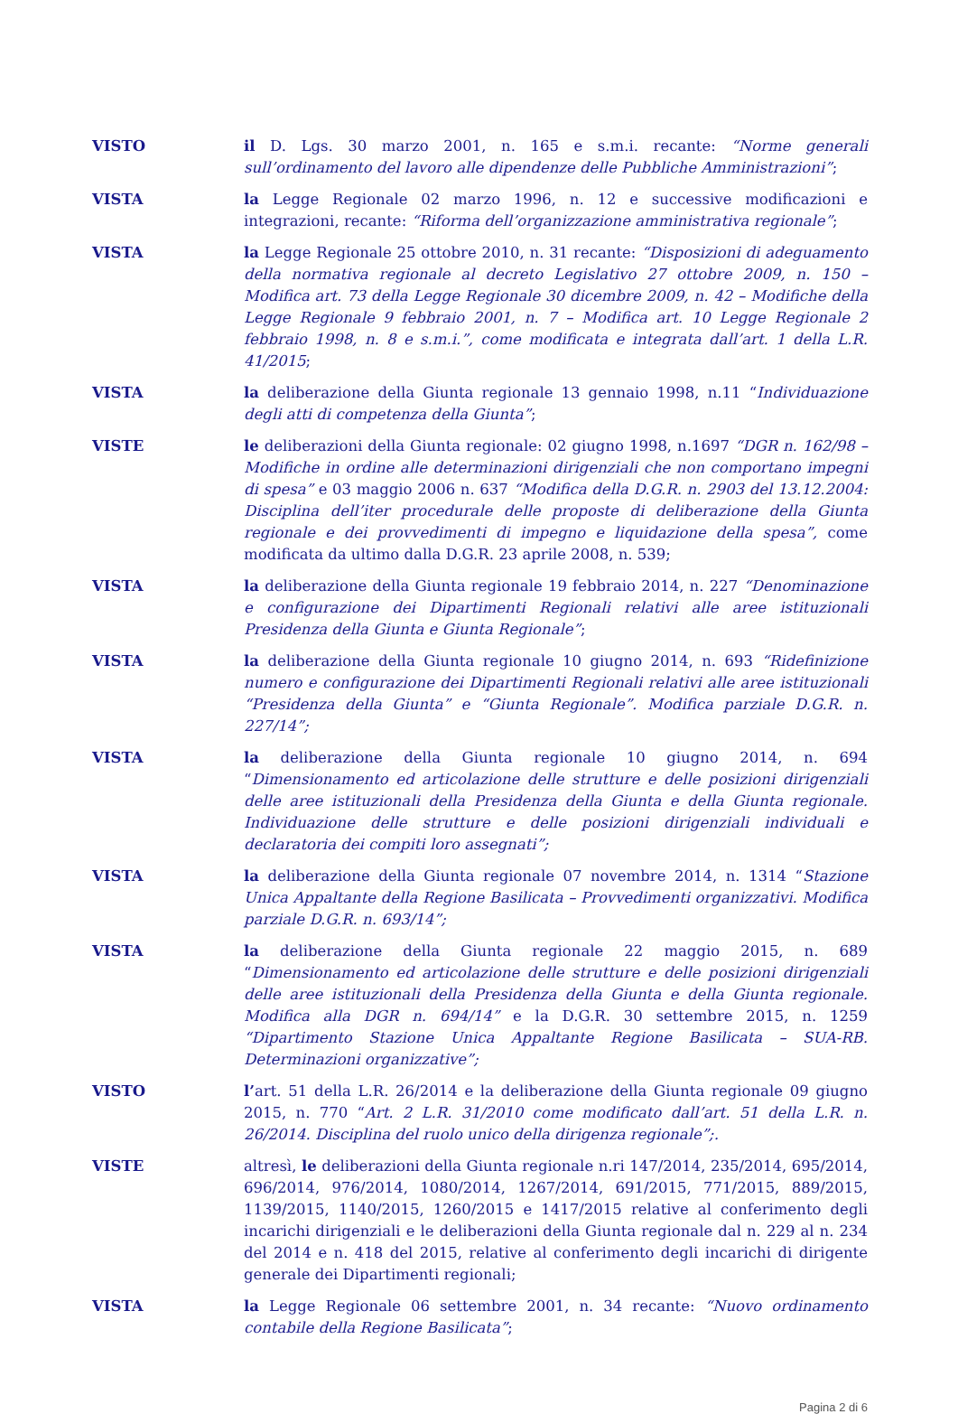VISTO il D. Lgs. 30 marzo 2001, n. 165 e s.m.i. recante: “Norme generali sull’ordinamento del lavoro alle dipendenze delle Pubbliche Amministrazioni”;
VISTA la Legge Regionale 02 marzo 1996, n. 12 e successive modificazioni e integrazioni, recante: “Riforma dell’organizzazione amministrativa regionale”;
VISTA la Legge Regionale 25 ottobre 2010, n. 31 recante: “Disposizioni di adeguamento della normativa regionale al decreto Legislativo 27 ottobre 2009, n. 150 – Modifica art. 73 della Legge Regionale 30 dicembre 2009, n. 42 – Modifiche della Legge Regionale 9 febbraio 2001, n. 7 – Modifica art. 10 Legge Regionale 2 febbraio 1998, n. 8 e s.m.i.”, come modificata e integrata dall’art. 1 della L.R. 41/2015;
VISTA la deliberazione della Giunta regionale 13 gennaio 1998, n.11 “Individuazione degli atti di competenza della Giunta”;
VISTE le deliberazioni della Giunta regionale: 02 giugno 1998, n.1697 “DGR n. 162/98 – Modifiche in ordine alle determinazioni dirigenziali che non comportano impegni di spesa” e 03 maggio 2006 n. 637 “Modifica della D.G.R. n. 2903 del 13.12.2004: Disciplina dell’iter procedurale delle proposte di deliberazione della Giunta regionale e dei provvedimenti di impegno e liquidazione della spesa”, come modificata da ultimo dalla D.G.R. 23 aprile 2008, n. 539;
VISTA la deliberazione della Giunta regionale 19 febbraio 2014, n. 227 “Denominazione e configurazione dei Dipartimenti Regionali relativi alle aree istituzionali Presidenza della Giunta e Giunta Regionale”;
VISTA la deliberazione della Giunta regionale 10 giugno 2014, n. 693 “Ridefinizione numero e configurazione dei Dipartimenti Regionali relativi alle aree istituzionali “Presidenza della Giunta” e “Giunta Regionale”. Modifica parziale D.G.R. n. 227/14”;
VISTA la deliberazione della Giunta regionale 10 giugno 2014, n. 694 “Dimensionamento ed articolazione delle strutture e delle posizioni dirigenziali delle aree istituzionali della Presidenza della Giunta e della Giunta regionale. Individuazione delle strutture e delle posizioni dirigenziali individuali e declaratoria dei compiti loro assegnati”;
VISTA la deliberazione della Giunta regionale 07 novembre 2014, n. 1314 “Stazione Unica Appaltante della Regione Basilicata – Provvedimenti organizzativi. Modifica parziale D.G.R. n. 693/14”;
VISTA la deliberazione della Giunta regionale 22 maggio 2015, n. 689 “Dimensionamento ed articolazione delle strutture e delle posizioni dirigenziali delle aree istituzionali della Presidenza della Giunta e della Giunta regionale. Modifica alla DGR n. 694/14” e la D.G.R. 30 settembre 2015, n. 1259 “Dipartimento Stazione Unica Appaltante Regione Basilicata – SUA-RB. Determinazioni organizzative”;
VISTO l’art. 51 della L.R. 26/2014 e la deliberazione della Giunta regionale 09 giugno 2015, n. 770 “Art. 2 L.R. 31/2010 come modificato dall’art. 51 della L.R. n. 26/2014. Disciplina del ruolo unico della dirigenza regionale”;.
VISTE altresì, le deliberazioni della Giunta regionale n.ri 147/2014, 235/2014, 695/2014, 696/2014, 976/2014, 1080/2014, 1267/2014, 691/2015, 771/2015, 889/2015, 1139/2015, 1140/2015, 1260/2015 e 1417/2015 relative al conferimento degli incarichi dirigenziali e le deliberazioni della Giunta regionale dal n. 229 al n. 234 del 2014 e n. 418 del 2015, relative al conferimento degli incarichi di dirigente generale dei Dipartimenti regionali;
VISTA la Legge Regionale 06 settembre 2001, n. 34 recante: “Nuovo ordinamento contabile della Regione Basilicata”;
Pagina 2 di 6